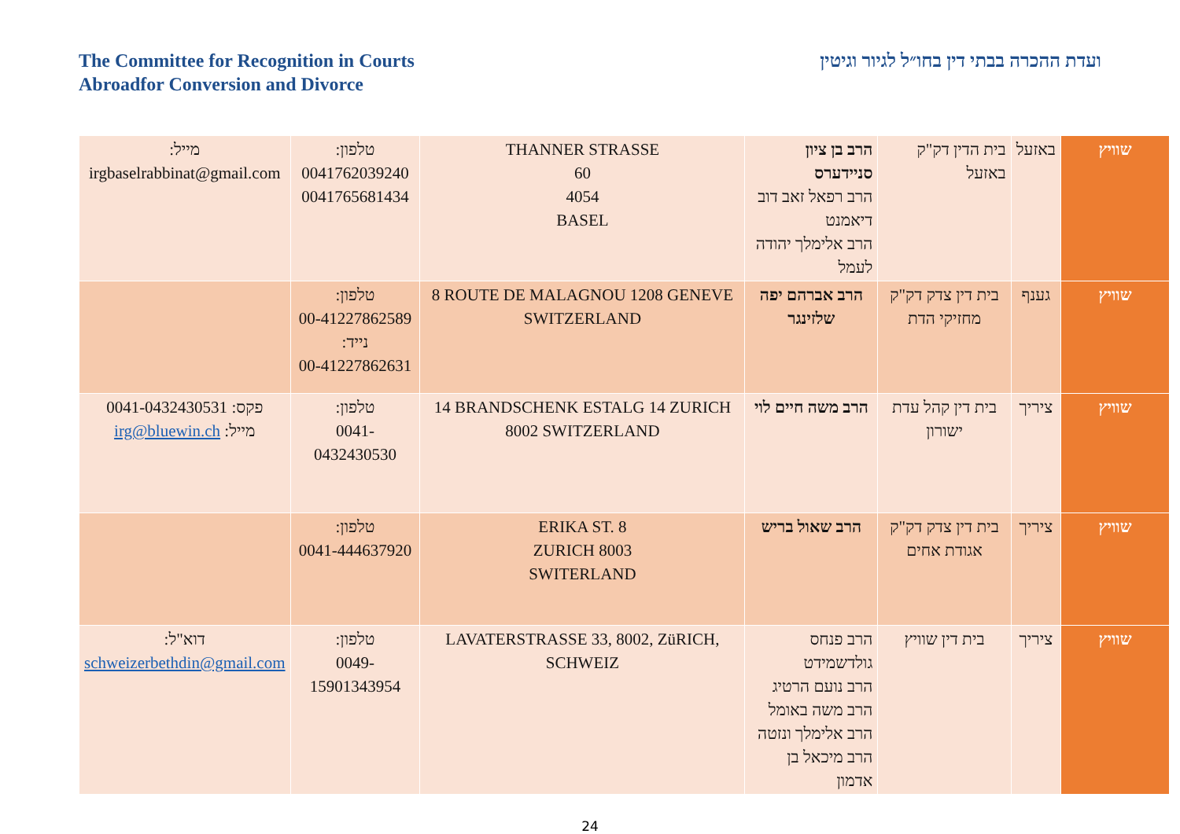The Committee for Recognition in Courts
Abroadfor Conversion and Divorce
ועדת ההכרה בבתי דין בחו״ל לגיור וגיטין
| שוויץ | באזעל | בית הדין דק"ק באזעל | הרב בן ציון סניידערס הרב רפאל זאב דוב דיאמנט הרב אלימלך יהודה לעמל | THANNER STRASSE 60 4054 BASEL | טלפון: 0041762039240 0041765681434 | מייל: irgbaselrabbinat@gmail.com |
| שוויץ | גענף | בית דין צדק דק"ק מחזיקי הדת | הרב אברהם יפה שלזינגר | 8 ROUTE DE MALAGNOU 1208 GENEVE SWITZERLAND | טלפון: 00-41227862589 נייד: 00-41227862631 | |
| שוויץ | ציריך | בית דין קהל עדת ישורון | הרב משה חיים לוי | 14 BRANDSCHENK ESTALG 14 ZURICH 8002 SWITZERLAND | טלפון: 0041-0432430530 | פקס: 0041-0432430531 מייל: irg@bluewin.ch |
| שוויץ | ציריך | בית דין צדק דק"ק אגודת אחים | הרב שאול בריש | ERIKA ST. 8 ZURICH 8003 SWITERLAND | טלפון: 0041-444637920 | |
| שוויץ | ציריך | בית דין שוויץ | הרב פנחס גולדשמידט הרב נועם הרטיג הרב משה באומל הרב אלימלך ונזטה הרב מיכאל בן אדמון | LAVATERSTRASSE 33, 8002, ZüRICH, SCHWEIZ | טלפון: 0049-15901343954 | דוא"ל: schweizerbethdin@gmail.com |
24